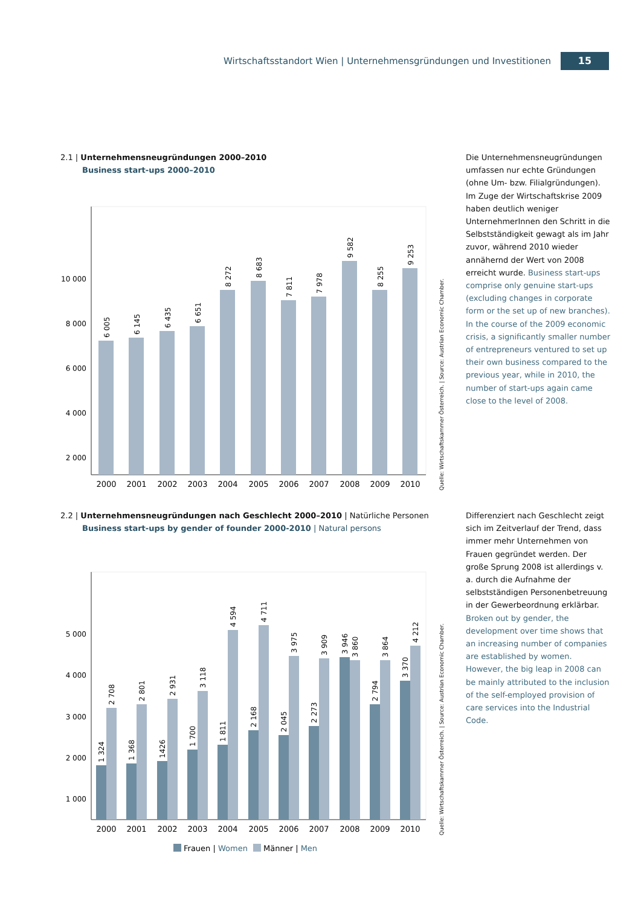Wirtschaftsstandort Wien | Unternehmensgründungen und Investitionen 15
2.1 | Unternehmensneugründungen 2000–2010
Business start-ups 2000–2010
10 000
8 000
6 000
4 000
2 000
6 005
6 145
6 435
6 651
8 272
8 683
7 811
7 978
9 582
8 255
9 253
2000
2001
2002
2003
2004
2005
2006
2007
2008
2009
2010
Quelle: Wirtschaftskammer Österreich. | Source: Austrian Economic Chamber.
Die Unternehmensneugründungen umfassen nur echte Gründungen (ohne Um- bzw. Filialgründungen). Im Zuge der Wirtschaftskrise 2009 haben deutlich weniger UnternehmerInnen den Schritt in die Selbstständigkeit gewagt als im Jahr zuvor, während 2010 wieder annähernd der Wert von 2008 erreicht wurde. Business start-ups comprise only genuine start-ups (excluding changes in corporate form or the set up of new branches). In the course of the 2009 economic crisis, a significantly smaller number of entrepreneurs ventured to set up their own business compared to the previous year, while in 2010, the number of start-ups again came close to the level of 2008.
2.2 | Unternehmensneugründungen nach Geschlecht 2000–2010 | Natürliche Personen
Business start-ups by gender of founder 2000-2010 | Natural persons
5 000
4 000
3 000
2 000
1 000
1 324
2 708
1 368
2 801
1426
2 931
1 700
3 118
1 811
4 594
2 168
4 711
2 045
3 975
2 273
3 909
3 946
3 860
2 794
3 864
3 370
4 212
2000
2001
2002
2003
2004
2005
2006
2007
2008
2009
2010
Frauen | Women
Männer | Men
Quelle: Wirtschaftskammer Österreich. | Source: Austrian Economic Chamber.
Differenziert nach Geschlecht zeigt sich im Zeitverlauf der Trend, dass immer mehr Unternehmen von Frauen gegründet werden. Der große Sprung 2008 ist allerdings v. a. durch die Aufnahme der selbstständigen Personenbetreuung in der Gewerbeordnung erklärbar. Broken out by gender, the development over time shows that an increasing number of companies are established by women. However, the big leap in 2008 can be mainly attributed to the inclusion of the self-employed provision of care services into the Industrial Code.